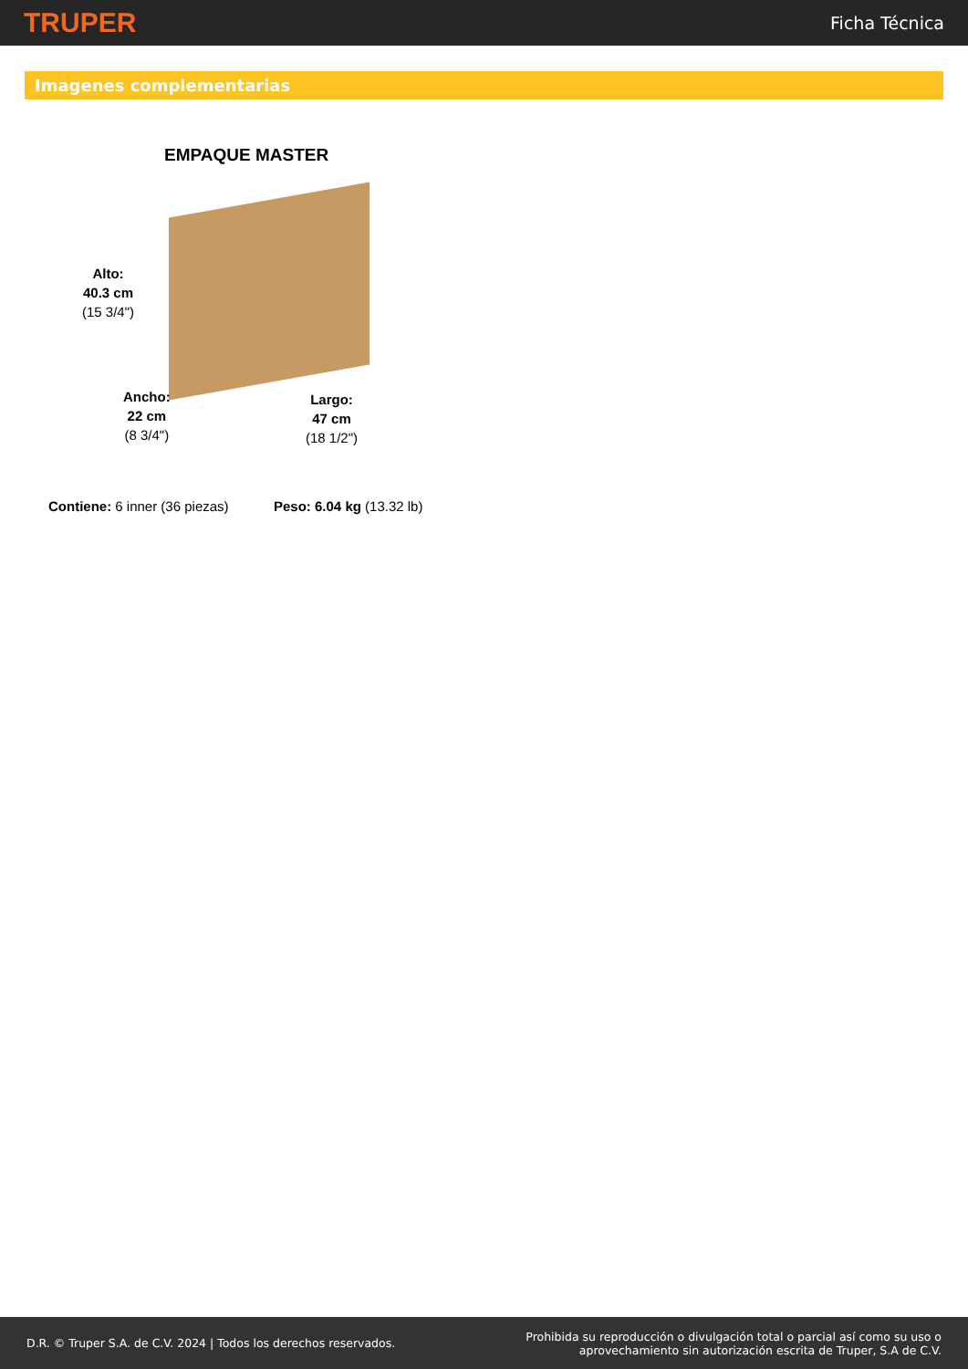TRUPER Ficha Técnica
Imagenes complementarias
EMPAQUE MASTER
Alto:
40.3 cm
(15 3/4")
Ancho:
22 cm
(8 3/4")
Largo:
47 cm
(18 1/2")
Contiene: 6 inner (36 piezas) Peso: 6.04 kg (13.32 lb)
D.R. © Truper S.A. de C.V. 2024 | Todos los derechos reservados. Prohibida su reproducción o divulgación total o parcial así como su uso o
aprovechamiento sin autorización escrita de Truper, S.A de C.V.